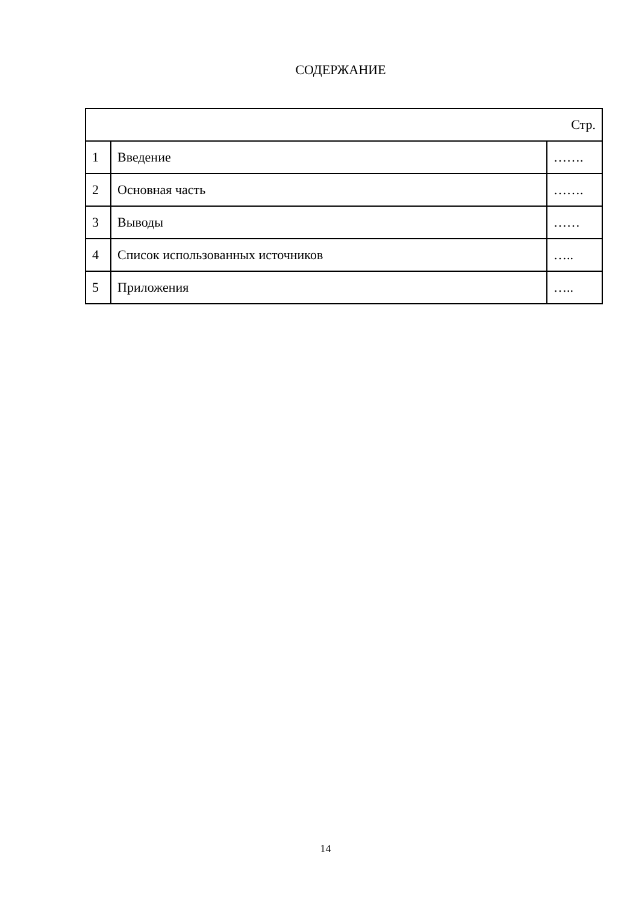СОДЕРЖАНИЕ
| Стр. | | |
| --- | --- | --- |
| 1 | Введение | ……. |
| 2 | Основная часть | ……. |
| 3 | Выводы | …… |
| 4 | Список использованных источников | ….. |
| 5 | Приложения | ….. |
14